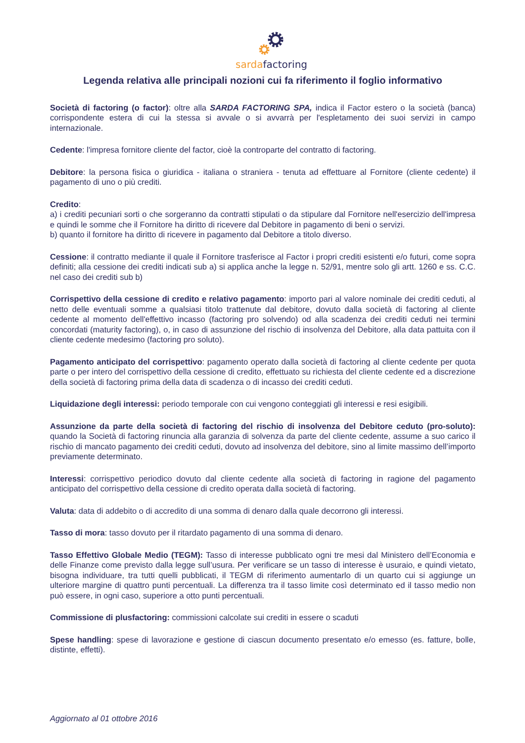sardafactoring
Legenda relativa alle principali nozioni cui fa riferimento il foglio informativo
Società di factoring (o factor): oltre alla SARDA FACTORING SPA, indica il Factor estero o la società (banca) corrispondente estera di cui la stessa si avvale o si avvarrà per l'espletamento dei suoi servizi in campo internazionale.
Cedente: l'impresa fornitore cliente del factor, cioè la controparte del contratto di factoring.
Debitore: la persona fisica o giuridica - italiana o straniera - tenuta ad effettuare al Fornitore (cliente cedente) il pagamento di uno o più crediti.
Credito:
a) i crediti pecuniari sorti o che sorgeranno da contratti stipulati o da stipulare dal Fornitore nell'esercizio dell'impresa e quindi le somme che il Fornitore ha diritto di ricevere dal Debitore in pagamento di beni o servizi.
b) quanto il fornitore ha diritto di ricevere in pagamento dal Debitore a titolo diverso.
Cessione: il contratto mediante il quale il Fornitore trasferisce al Factor i propri crediti esistenti e/o futuri, come sopra definiti; alla cessione dei crediti indicati sub a) si applica anche la legge n. 52/91, mentre solo gli artt. 1260 e ss. C.C. nel caso dei crediti sub b)
Corrispettivo della cessione di credito e relativo pagamento: importo pari al valore nominale dei crediti ceduti, al netto delle eventuali somme a qualsiasi titolo trattenute dal debitore, dovuto dalla società di factoring al cliente cedente al momento dell'effettivo incasso (factoring pro solvendo) od alla scadenza dei crediti ceduti nei termini concordati (maturity factoring), o, in caso di assunzione del rischio di insolvenza del Debitore, alla data pattuita con il cliente cedente medesimo (factoring pro soluto).
Pagamento anticipato del corrispettivo: pagamento operato dalla società di factoring al cliente cedente per quota parte o per intero del corrispettivo della cessione di credito, effettuato su richiesta del cliente cedente ed a discrezione della società di factoring prima della data di scadenza o di incasso dei crediti ceduti.
Liquidazione degli interessi: periodo temporale con cui vengono conteggiati gli interessi e resi esigibili.
Assunzione da parte della società di factoring del rischio di insolvenza del Debitore ceduto (pro-soluto): quando la Società di factoring rinuncia alla garanzia di solvenza da parte del cliente cedente, assume a suo carico il rischio di mancato pagamento dei crediti ceduti, dovuto ad insolvenza del debitore, sino al limite massimo dell’importo previamente determinato.
Interessi: corrispettivo periodico dovuto dal cliente cedente alla società di factoring in ragione del pagamento anticipato del corrispettivo della cessione di credito operata dalla società di factoring.
Valuta: data di addebito o di accredito di una somma di denaro dalla quale decorrono gli interessi.
Tasso di mora: tasso dovuto per il ritardato pagamento di una somma di denaro.
Tasso Effettivo Globale Medio (TEGM): Tasso di interesse pubblicato ogni tre mesi dal Ministero dell’Economia e delle Finanze come previsto dalla legge sull’usura. Per verificare se un tasso di interesse è usuraio, e quindi vietato, bisogna individuare, tra tutti quelli pubblicati, il TEGM di riferimento aumentarlo di un quarto cui si aggiunge un ulteriore margine di quattro punti percentuali. La differenza tra il tasso limite così determinato ed il tasso medio non può essere, in ogni caso, superiore a otto punti percentuali.
Commissione di plusfactoring: commissioni calcolate sui crediti in essere o scaduti
Spese handling: spese di lavorazione e gestione di ciascun documento presentato e/o emesso (es. fatture, bolle, distinte, effetti).
Aggiornato al 01 ottobre 2016